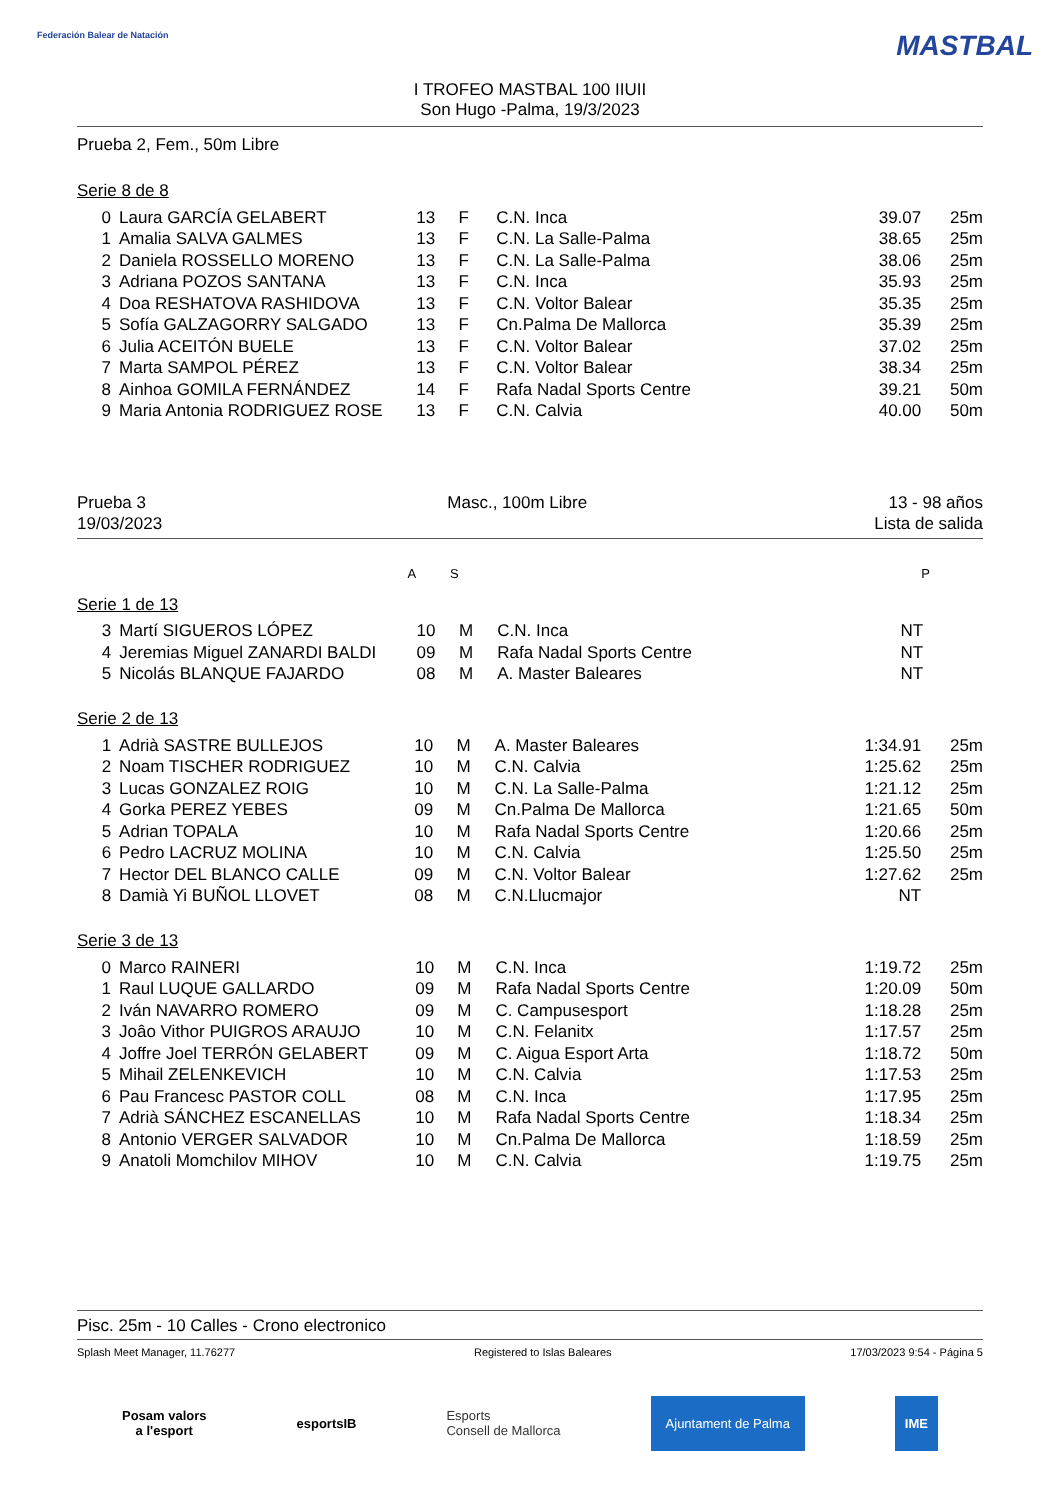Federación Balear de Natación MASTBAL
I TROFEO MASTBAL 100 IIUII
Son Hugo -Palma, 19/3/2023
Prueba 2, Fem., 50m Libre
Serie 8 de 8
| 0 | Laura GARCÍA GELABERT | 13 | F | C.N. Inca | 39.07 | 25m |
| 1 | Amalia SALVA GALMES | 13 | F | C.N. La Salle-Palma | 38.65 | 25m |
| 2 | Daniela ROSSELLO MORENO | 13 | F | C.N. La Salle-Palma | 38.06 | 25m |
| 3 | Adriana POZOS SANTANA | 13 | F | C.N. Inca | 35.93 | 25m |
| 4 | Doa RESHATOVA RASHIDOVA | 13 | F | C.N. Voltor Balear | 35.35 | 25m |
| 5 | Sofía GALZAGORRY SALGADO | 13 | F | Cn.Palma De Mallorca | 35.39 | 25m |
| 6 | Julia ACEITÓN BUELE | 13 | F | C.N. Voltor Balear | 37.02 | 25m |
| 7 | Marta SAMPOL PÉREZ | 13 | F | C.N. Voltor Balear | 38.34 | 25m |
| 8 | Ainhoa GOMILA FERNÁNDEZ | 14 | F | Rafa Nadal Sports Centre | 39.21 | 50m |
| 9 | Maria Antonia RODRIGUEZ ROSE | 13 | F | C.N. Calvia | 40.00 | 50m |
Prueba 3 Masc., 100m Libre 13 - 98 años
19/03/2023 Lista de salida
| | | A | S | | | P |
Serie 1 de 13
| 3 | Martí SIGUEROS LÓPEZ | 10 | M | C.N. Inca | NT | |
| 4 | Jeremias Miguel ZANARDI BALDI | 09 | M | Rafa Nadal Sports Centre | NT | |
| 5 | Nicolás BLANQUE FAJARDO | 08 | M | A. Master Baleares | NT | |
Serie 2 de 13
| 1 | Adrià SASTRE BULLEJOS | 10 | M | A. Master Baleares | 1:34.91 | 25m |
| 2 | Noam TISCHER RODRIGUEZ | 10 | M | C.N. Calvia | 1:25.62 | 25m |
| 3 | Lucas GONZALEZ ROIG | 10 | M | C.N. La Salle-Palma | 1:21.12 | 25m |
| 4 | Gorka PEREZ YEBES | 09 | M | Cn.Palma De Mallorca | 1:21.65 | 50m |
| 5 | Adrian TOPALA | 10 | M | Rafa Nadal Sports Centre | 1:20.66 | 25m |
| 6 | Pedro LACRUZ MOLINA | 10 | M | C.N. Calvia | 1:25.50 | 25m |
| 7 | Hector DEL BLANCO CALLE | 09 | M | C.N. Voltor Balear | 1:27.62 | 25m |
| 8 | Damià Yi BUÑOL LLOVET | 08 | M | C.N.Llucmajor | NT | |
Serie 3 de 13
| 0 | Marco RAINERI | 10 | M | C.N. Inca | 1:19.72 | 25m |
| 1 | Raul LUQUE GALLARDO | 09 | M | Rafa Nadal Sports Centre | 1:20.09 | 50m |
| 2 | Iván NAVARRO ROMERO | 09 | M | C. Campusesport | 1:18.28 | 25m |
| 3 | Joâo Vithor PUIGROS ARAUJO | 10 | M | C.N. Felanitx | 1:17.57 | 25m |
| 4 | Joffre Joel TERRÓN GELABERT | 09 | M | C. Aigua Esport Arta | 1:18.72 | 50m |
| 5 | Mihail ZELENKEVICH | 10 | M | C.N. Calvia | 1:17.53 | 25m |
| 6 | Pau Francesc PASTOR COLL | 08 | M | C.N. Inca | 1:17.95 | 25m |
| 7 | Adrià SÁNCHEZ ESCANELLAS | 10 | M | Rafa Nadal Sports Centre | 1:18.34 | 25m |
| 8 | Antonio VERGER SALVADOR | 10 | M | Cn.Palma De Mallorca | 1:18.59 | 25m |
| 9 | Anatoli Momchilov MIHOV | 10 | M | C.N. Calvia | 1:19.75 | 25m |
Pisc. 25m - 10 Calles - Crono electronico
Splash Meet Manager, 11.76277 Registered to Islas Baleares 17/03/2023 9:54 - Página 5
Posam valors
a l'esport
esportsIB
Esports
Consell de Mallorca
Ajuntament de Palma IME